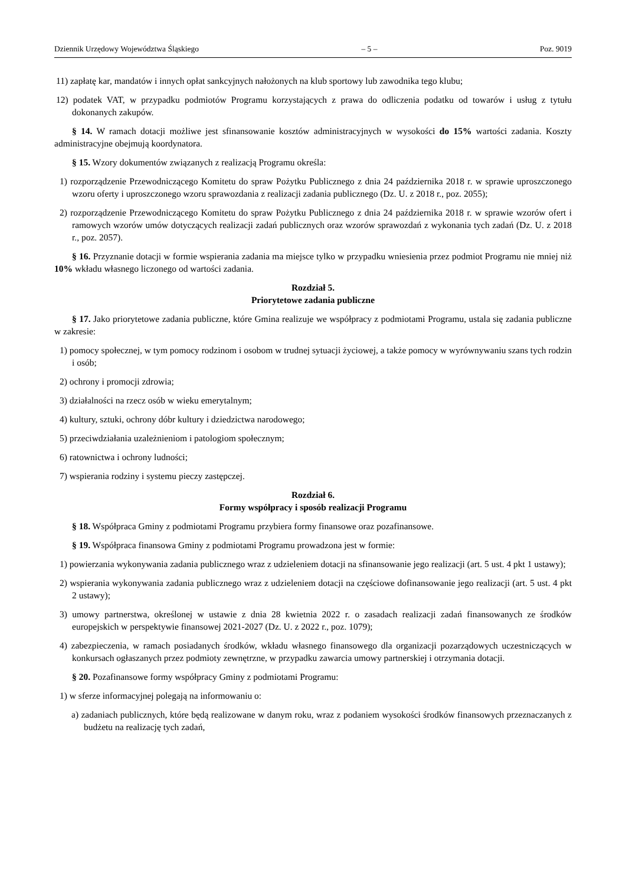Dziennik Urzędowy Województwa Śląskiego – 5 – Poz. 9019
11) zapłatę kar, mandatów i innych opłat sankcyjnych nałożonych na klub sportowy lub zawodnika tego klubu;
12) podatek VAT, w przypadku podmiotów Programu korzystających z prawa do odliczenia podatku od towarów i usług z tytułu dokonanych zakupów.
§ 14. W ramach dotacji możliwe jest sfinansowanie kosztów administracyjnych w wysokości do 15% wartości zadania. Koszty administracyjne obejmują koordynatora.
§ 15. Wzory dokumentów związanych z realizacją Programu określa:
1) rozporządzenie Przewodniczącego Komitetu do spraw Pożytku Publicznego z dnia 24 października 2018 r. w sprawie uproszczonego wzoru oferty i uproszczonego wzoru sprawozdania z realizacji zadania publicznego (Dz. U. z 2018 r., poz. 2055);
2) rozporządzenie Przewodniczącego Komitetu do spraw Pożytku Publicznego z dnia 24 października 2018 r. w sprawie wzorów ofert i ramowych wzorów umów dotyczących realizacji zadań publicznych oraz wzorów sprawozdań z wykonania tych zadań (Dz. U. z 2018 r., poz. 2057).
§ 16. Przyznanie dotacji w formie wspierania zadania ma miejsce tylko w przypadku wniesienia przez podmiot Programu nie mniej niż 10% wkładu własnego liczonego od wartości zadania.
Rozdział 5.
Priorytetowe zadania publiczne
§ 17. Jako priorytetowe zadania publiczne, które Gmina realizuje we współpracy z podmiotami Programu, ustala się zadania publiczne w zakresie:
1) pomocy społecznej, w tym pomocy rodzinom i osobom w trudnej sytuacji życiowej, a także pomocy w wyrównywaniu szans tych rodzin i osób;
2) ochrony i promocji zdrowia;
3) działalności na rzecz osób w wieku emerytalnym;
4) kultury, sztuki, ochrony dóbr kultury i dziedzictwa narodowego;
5) przeciwdziałania uzależnieniom i patologiom społecznym;
6) ratownictwa i ochrony ludności;
7) wspierania rodziny i systemu pieczy zastępczej.
Rozdział 6.
Formy współpracy i sposób realizacji Programu
§ 18. Współpraca Gminy z podmiotami Programu przybiera formy finansowe oraz pozafinansowe.
§ 19. Współpraca finansowa Gminy z podmiotami Programu prowadzona jest w formie:
1) powierzania wykonywania zadania publicznego wraz z udzieleniem dotacji na sfinansowanie jego realizacji (art. 5 ust. 4 pkt 1 ustawy);
2) wspierania wykonywania zadania publicznego wraz z udzieleniem dotacji na częściowe dofinansowanie jego realizacji (art. 5 ust. 4 pkt 2 ustawy);
3) umowy partnerstwa, określonej w ustawie z dnia 28 kwietnia 2022 r. o zasadach realizacji zadań finansowanych ze środków europejskich w perspektywie finansowej 2021-2027 (Dz. U. z 2022 r., poz. 1079);
4) zabezpieczenia, w ramach posiadanych środków, wkładu własnego finansowego dla organizacji pozarządowych uczestniczących w konkursach ogłaszanych przez podmioty zewnętrzne, w przypadku zawarcia umowy partnerskiej i otrzymania dotacji.
§ 20. Pozafinansowe formy współpracy Gminy z podmiotami Programu:
1) w sferze informacyjnej polegają na informowaniu o:
a) zadaniach publicznych, które będą realizowane w danym roku, wraz z podaniem wysokości środków finansowych przeznaczanych z budżetu na realizację tych zadań,